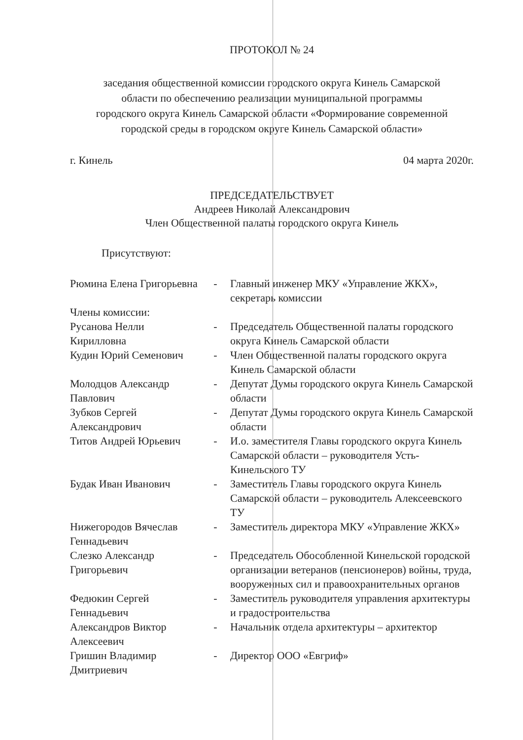ПРОТОКОЛ № 24
заседания общественной комиссии городского округа Кинель Самарской
области по обеспечению реализации муниципальной программы
городского округа Кинель Самарской области «Формирование современной
городской среды в городском округе Кинель Самарской области»
г. Кинель 04 марта 2020г.
ПРЕДСЕДАТЕЛЬСТВУЕТ
Андреев Николай Александрович
Член Общественной палаты городского округа Кинель
Присутствуют:
| Рюмина Елена Григорьевна | - | Главный инженер МКУ «Управление ЖКХ», секретарь комиссии |
| Члены комиссии: | | |
| Русанова Нелли Кирилловна | - | Председатель Общественной палаты городского округа Кинель Самарской области |
| Кудин Юрий Семенович | - | Член Общественной палаты городского округа Кинель Самарской области |
| Молодцов Александр Павлович | - | Депутат Думы городского округа Кинель Самарской области |
| Зубков Сергей Александрович | - | Депутат Думы городского округа Кинель Самарской области |
| Титов Андрей Юрьевич | - | И.о. заместителя Главы городского округа Кинель Самарской области – руководителя Усть-Кинельского ТУ |
| Будак Иван Иванович | - | Заместитель Главы городского округа Кинель Самарской области – руководитель Алексеевского ТУ |
| Нижегородов Вячеслав Геннадьевич | - | Заместитель директора МКУ «Управление ЖКХ» |
| Слезко Александр Григорьевич | - | Председатель Обособленной Кинельской городской организации ветеранов (пенсионеров) войны, труда, вооруженных сил и правоохранительных органов |
| Федюкин Сергей Геннадьевич | - | Заместитель руководителя управления архитектуры и градостроительства |
| Александров Виктор Алексеевич | - | Начальник отдела архитектуры – архитектор |
| Гришин Владимир Дмитриевич | - | Директор ООО «Евгриф» |